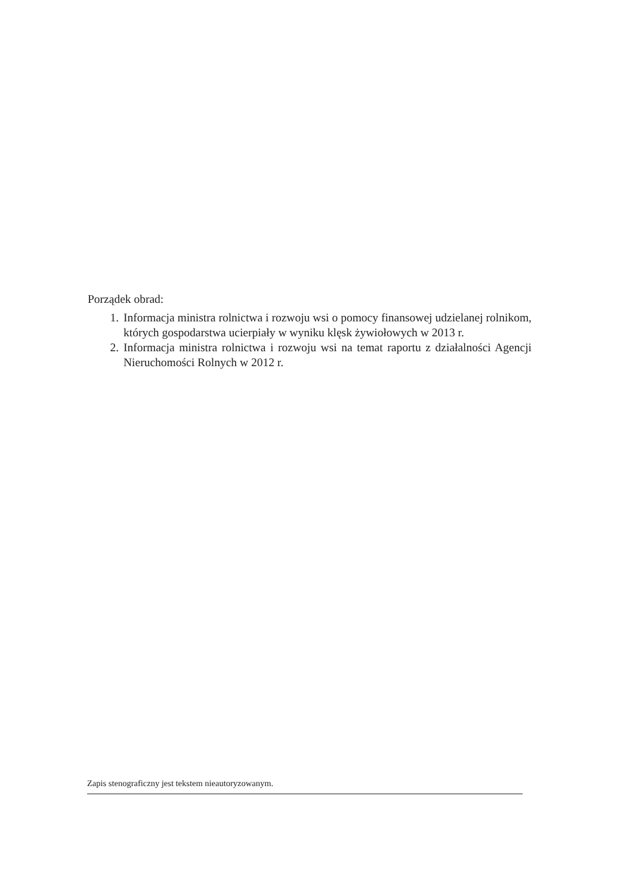Porządek obrad:
1. Informacja ministra rolnictwa i rozwoju wsi o pomocy finansowej udzielanej rolnikom, których gospodarstwa ucierpiały w wyniku klęsk żywiołowych w 2013 r.
2. Informacja ministra rolnictwa i rozwoju wsi na temat raportu z działalności Agencji Nieruchomości Rolnych w 2012 r.
Zapis stenograficzny jest tekstem nieautoryzowanym.